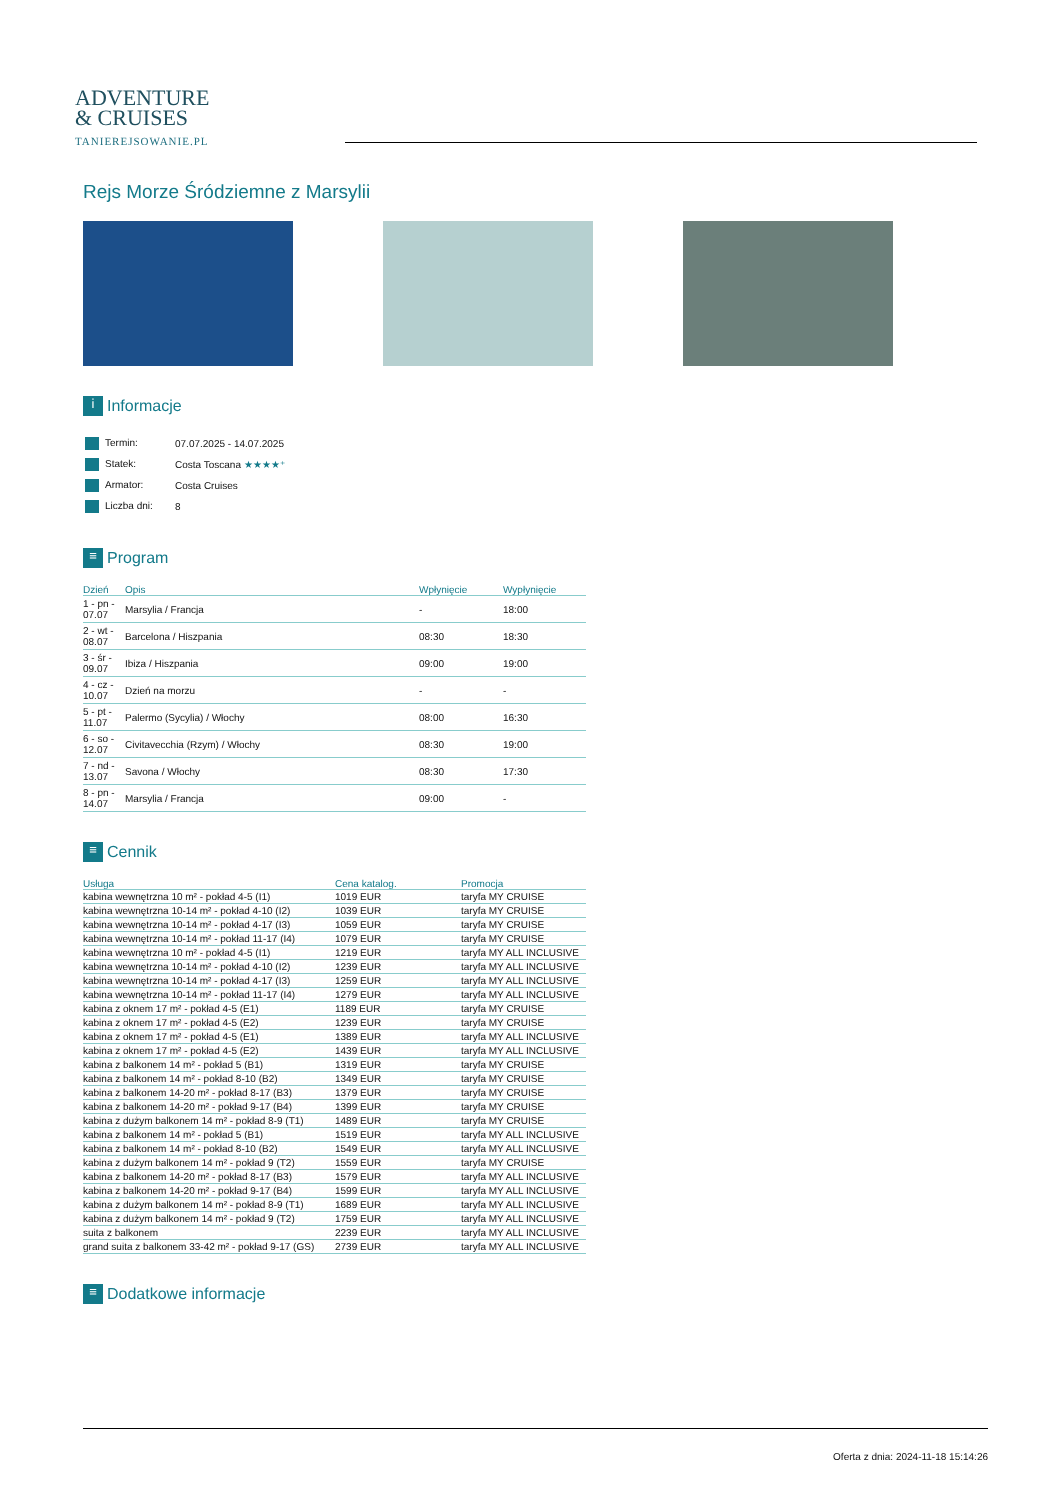ADVENTURE
& CRUISES
TANIEREJSOWANIE.PL
Rejs Morze Śródziemne z Marsylii
i Informacje
| Termin: | 07.07.2025 - 14.07.2025 |
| Statek: | Costa Toscana ★★★★⁺ |
| Armator: | Costa Cruises |
| Liczba dni: | 8 |
≡ Program
| Dzień | Opis | Wpłynięcie | Wypłynięcie |
| --- | --- | --- | --- |
| 1 - pn - 07.07 | Marsylia / Francja | - | 18:00 |
| 2 - wt - 08.07 | Barcelona / Hiszpania | 08:30 | 18:30 |
| 3 - śr - 09.07 | Ibiza / Hiszpania | 09:00 | 19:00 |
| 4 - cz - 10.07 | Dzień na morzu | - | - |
| 5 - pt - 11.07 | Palermo (Sycylia) / Włochy | 08:00 | 16:30 |
| 6 - so - 12.07 | Civitavecchia (Rzym) / Włochy | 08:30 | 19:00 |
| 7 - nd - 13.07 | Savona / Włochy | 08:30 | 17:30 |
| 8 - pn - 14.07 | Marsylia / Francja | 09:00 | - |
≡ Cennik
| Usługa | Cena katalog. | Promocja |
| --- | --- | --- |
| kabina wewnętrzna 10 m² - pokład 4-5 (I1) | 1019 EUR | taryfa MY CRUISE |
| kabina wewnętrzna 10-14 m² - pokład 4-10 (I2) | 1039 EUR | taryfa MY CRUISE |
| kabina wewnętrzna 10-14 m² - pokład 4-17 (I3) | 1059 EUR | taryfa MY CRUISE |
| kabina wewnętrzna 10-14 m² - pokład 11-17 (I4) | 1079 EUR | taryfa MY CRUISE |
| kabina wewnętrzna 10 m² - pokład 4-5 (I1) | 1219 EUR | taryfa MY ALL INCLUSIVE |
| kabina wewnętrzna 10-14 m² - pokład 4-10 (I2) | 1239 EUR | taryfa MY ALL INCLUSIVE |
| kabina wewnętrzna 10-14 m² - pokład 4-17 (I3) | 1259 EUR | taryfa MY ALL INCLUSIVE |
| kabina wewnętrzna 10-14 m² - pokład 11-17 (I4) | 1279 EUR | taryfa MY ALL INCLUSIVE |
| kabina z oknem 17 m² - pokład 4-5 (E1) | 1189 EUR | taryfa MY CRUISE |
| kabina z oknem 17 m² - pokład 4-5 (E2) | 1239 EUR | taryfa MY CRUISE |
| kabina z oknem 17 m² - pokład 4-5 (E1) | 1389 EUR | taryfa MY ALL INCLUSIVE |
| kabina z oknem 17 m² - pokład 4-5 (E2) | 1439 EUR | taryfa MY ALL INCLUSIVE |
| kabina z balkonem 14 m² - pokład 5 (B1) | 1319 EUR | taryfa MY CRUISE |
| kabina z balkonem 14 m² - pokład 8-10 (B2) | 1349 EUR | taryfa MY CRUISE |
| kabina z balkonem 14-20 m² - pokład 8-17 (B3) | 1379 EUR | taryfa MY CRUISE |
| kabina z balkonem 14-20 m² - pokład 9-17 (B4) | 1399 EUR | taryfa MY CRUISE |
| kabina z dużym balkonem 14 m² - pokład 8-9 (T1) | 1489 EUR | taryfa MY CRUISE |
| kabina z balkonem 14 m² - pokład 5 (B1) | 1519 EUR | taryfa MY ALL INCLUSIVE |
| kabina z balkonem 14 m² - pokład 8-10 (B2) | 1549 EUR | taryfa MY ALL INCLUSIVE |
| kabina z dużym balkonem 14 m² - pokład 9 (T2) | 1559 EUR | taryfa MY CRUISE |
| kabina z balkonem 14-20 m² - pokład 8-17 (B3) | 1579 EUR | taryfa MY ALL INCLUSIVE |
| kabina z balkonem 14-20 m² - pokład 9-17 (B4) | 1599 EUR | taryfa MY ALL INCLUSIVE |
| kabina z dużym balkonem 14 m² - pokład 8-9 (T1) | 1689 EUR | taryfa MY ALL INCLUSIVE |
| kabina z dużym balkonem 14 m² - pokład 9 (T2) | 1759 EUR | taryfa MY ALL INCLUSIVE |
| suita z balkonem | 2239 EUR | taryfa MY ALL INCLUSIVE |
| grand suita z balkonem 33-42 m² - pokład 9-17 (GS) | 2739 EUR | taryfa MY ALL INCLUSIVE |
≡ Dodatkowe informacje
Oferta z dnia: 2024-11-18 15:14:26